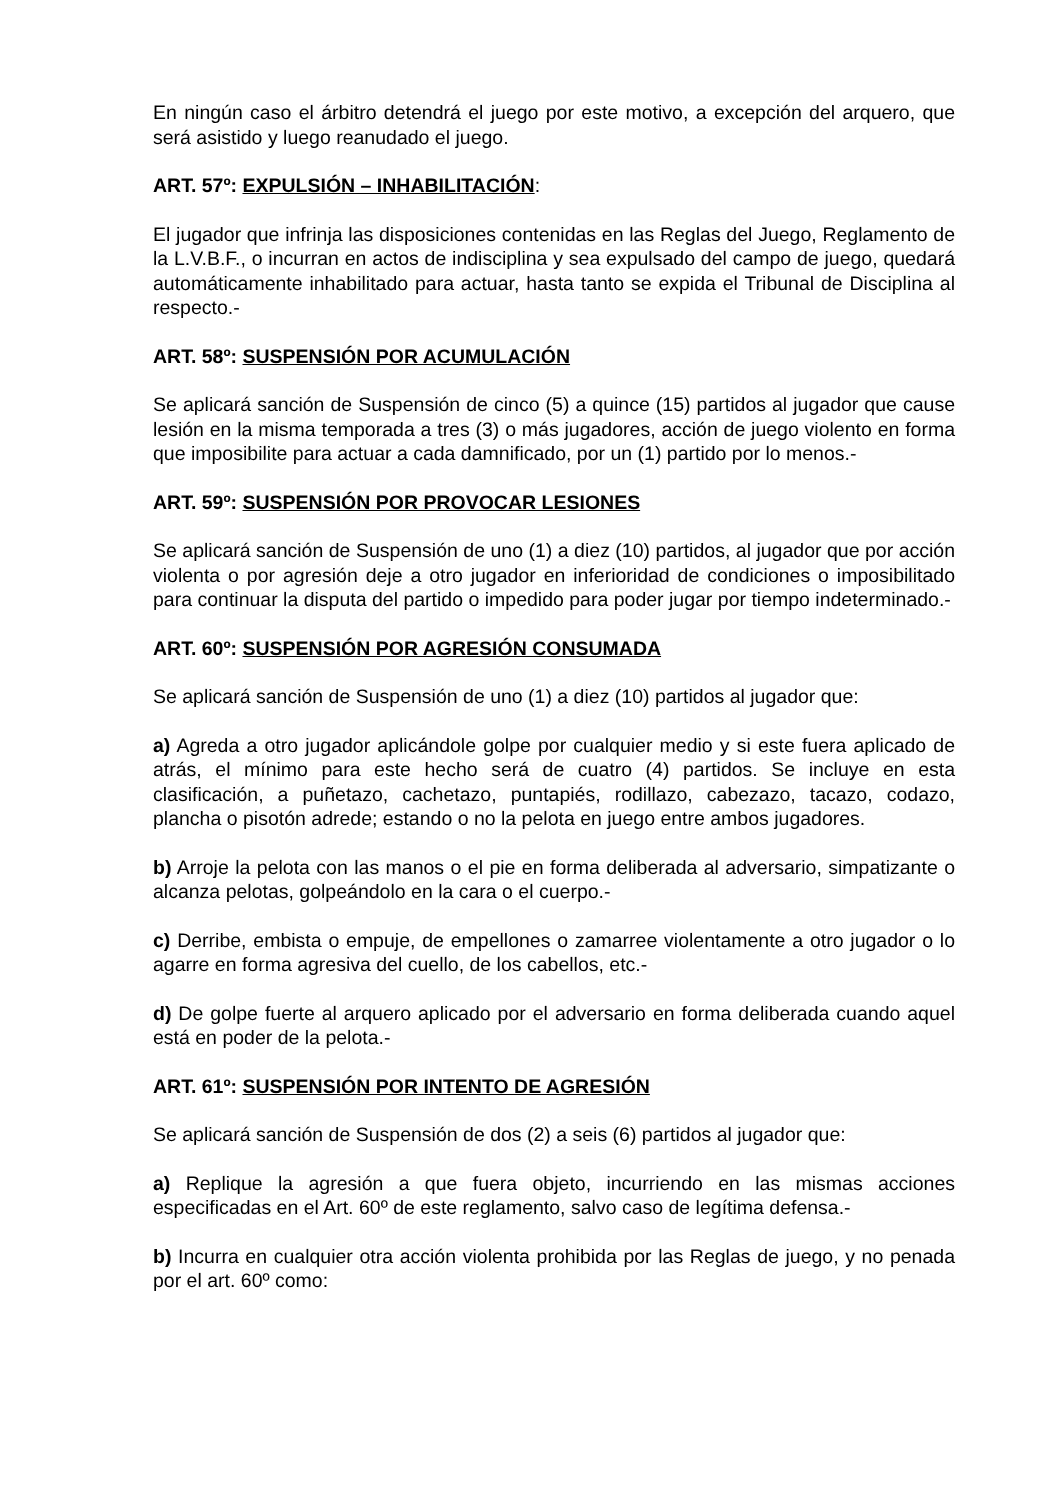En ningún caso el árbitro detendrá el juego por este motivo, a excepción del arquero, que será asistido y luego reanudado el juego.
ART. 57º: EXPULSIÓN – INHABILITACIÓN:
El jugador que infrinja las disposiciones contenidas en las Reglas del Juego, Reglamento de la L.V.B.F., o incurran en actos de indisciplina y sea expulsado del campo de juego, quedará automáticamente inhabilitado para actuar, hasta tanto se expida el Tribunal de Disciplina al respecto.-
ART. 58º: SUSPENSIÓN POR ACUMULACIÓN
Se aplicará sanción de Suspensión de cinco (5) a quince (15) partidos al jugador que cause lesión en la misma temporada a tres (3) o más jugadores, acción de juego violento en forma que imposibilite para actuar a cada damnificado, por un (1) partido por lo menos.-
ART. 59º: SUSPENSIÓN POR PROVOCAR LESIONES
Se aplicará sanción de Suspensión de uno (1) a diez (10) partidos, al jugador que por acción violenta o por agresión deje a otro jugador en inferioridad de condiciones o imposibilitado para continuar la disputa del partido o impedido para poder jugar por tiempo indeterminado.-
ART. 60º: SUSPENSIÓN POR AGRESIÓN CONSUMADA
Se aplicará sanción de Suspensión de uno (1) a diez (10) partidos al jugador que:
a) Agreda a otro jugador aplicándole golpe por cualquier medio y si este fuera aplicado de atrás, el mínimo para este hecho será de cuatro (4) partidos. Se incluye en esta clasificación, a puñetazo, cachetazo, puntapiés, rodillazo, cabezazo, tacazo, codazo, plancha o pisotón adrede; estando o no la pelota en juego entre ambos jugadores.
b) Arroje la pelota con las manos o el pie en forma deliberada al adversario, simpatizante o alcanza pelotas, golpeándolo en la cara o el cuerpo.-
c) Derribe, embista o empuje, de empellones o zamarree violentamente a otro jugador o lo agarre en forma agresiva del cuello, de los cabellos, etc.-
d) De golpe fuerte al arquero aplicado por el adversario en forma deliberada cuando aquel está en poder de la pelota.-
ART. 61º: SUSPENSIÓN POR INTENTO DE AGRESIÓN
Se aplicará sanción de Suspensión de dos (2) a seis (6) partidos al jugador que:
a) Replique la agresión a que fuera objeto, incurriendo en las mismas acciones especificadas en el Art. 60º de este reglamento, salvo caso de legítima defensa.-
b) Incurra en cualquier otra acción violenta prohibida por las Reglas de juego, y no penada por el art. 60º como: